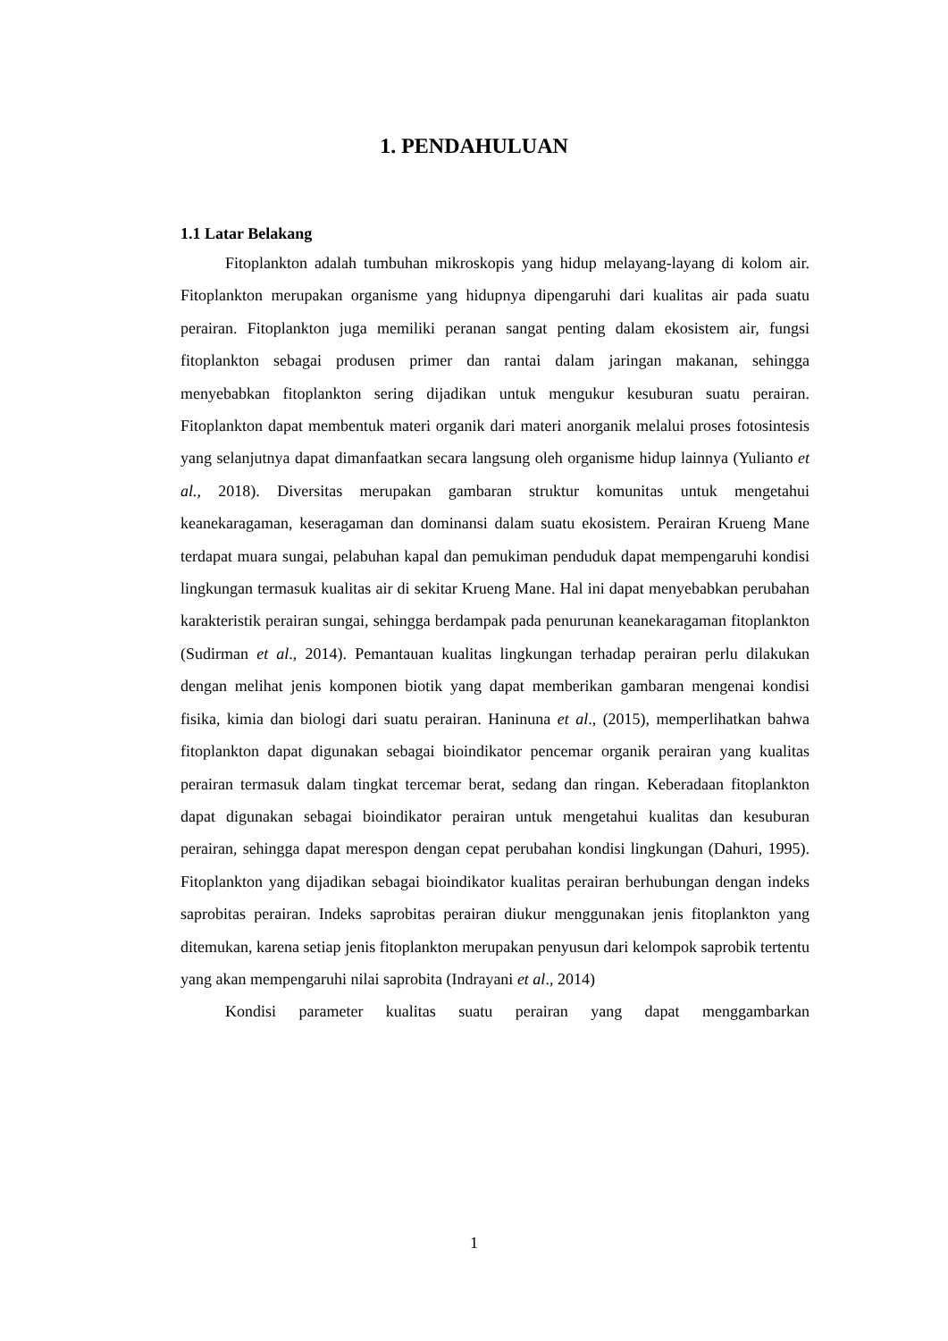1. PENDAHULUAN
1.1 Latar Belakang
Fitoplankton adalah tumbuhan mikroskopis yang hidup melayang-layang di kolom air. Fitoplankton merupakan organisme yang hidupnya dipengaruhi dari kualitas air pada suatu perairan. Fitoplankton juga memiliki peranan sangat penting dalam ekosistem air, fungsi fitoplankton sebagai produsen primer dan rantai dalam jaringan makanan, sehingga menyebabkan fitoplankton sering dijadikan untuk mengukur kesuburan suatu perairan. Fitoplankton dapat membentuk materi organik dari materi anorganik melalui proses fotosintesis yang selanjutnya dapat dimanfaatkan secara langsung oleh organisme hidup lainnya (Yulianto et al., 2018). Diversitas merupakan gambaran struktur komunitas untuk mengetahui keanekaragaman, keseragaman dan dominansi dalam suatu ekosistem. Perairan Krueng Mane terdapat muara sungai, pelabuhan kapal dan pemukiman penduduk dapat mempengaruhi kondisi lingkungan termasuk kualitas air di sekitar Krueng Mane. Hal ini dapat menyebabkan perubahan karakteristik perairan sungai, sehingga berdampak pada penurunan keanekaragaman fitoplankton (Sudirman et al., 2014). Pemantauan kualitas lingkungan terhadap perairan perlu dilakukan dengan melihat jenis komponen biotik yang dapat memberikan gambaran mengenai kondisi fisika, kimia dan biologi dari suatu perairan. Haninuna et al., (2015), memperlihatkan bahwa fitoplankton dapat digunakan sebagai bioindikator pencemar organik perairan yang kualitas perairan termasuk dalam tingkat tercemar berat, sedang dan ringan. Keberadaan fitoplankton dapat digunakan sebagai bioindikator perairan untuk mengetahui kualitas dan kesuburan perairan, sehingga dapat merespon dengan cepat perubahan kondisi lingkungan (Dahuri, 1995). Fitoplankton yang dijadikan sebagai bioindikator kualitas perairan berhubungan dengan indeks saprobitas perairan. Indeks saprobitas perairan diukur menggunakan jenis fitoplankton yang ditemukan, karena setiap jenis fitoplankton merupakan penyusun dari kelompok saprobik tertentu yang akan mempengaruhi nilai saprobita (Indrayani et al., 2014)
Kondisi parameter kualitas suatu perairan yang dapat menggambarkan
1